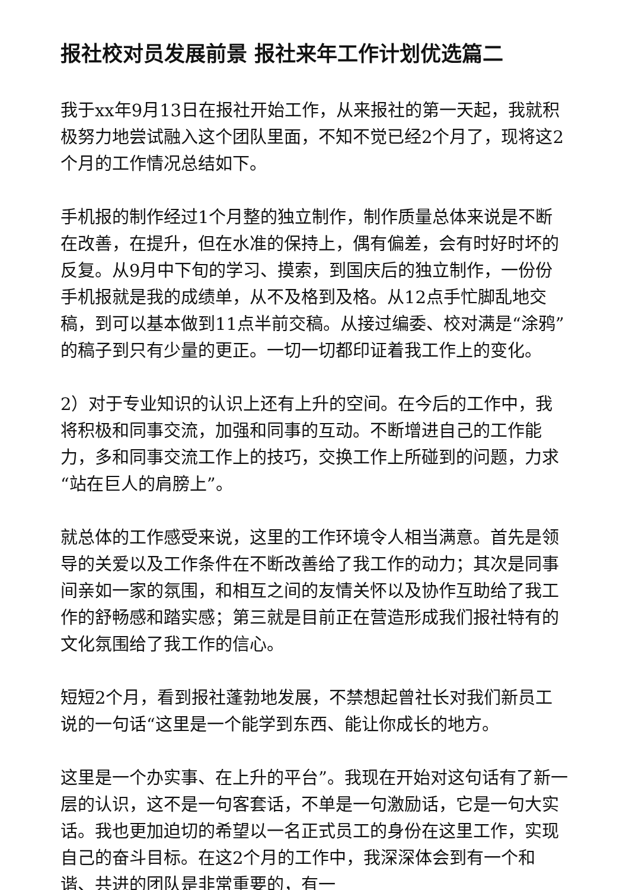报社校对员发展前景 报社来年工作计划优选篇二
我于xx年9月13日在报社开始工作，从来报社的第一天起，我就积极努力地尝试融入这个团队里面，不知不觉已经2个月了，现将这2个月的工作情况总结如下。
手机报的制作经过1个月整的独立制作，制作质量总体来说是不断在改善，在提升，但在水准的保持上，偶有偏差，会有时好时坏的反复。从9月中下旬的学习、摸索，到国庆后的独立制作，一份份手机报就是我的成绩单，从不及格到及格。从12点手忙脚乱地交稿，到可以基本做到11点半前交稿。从接过编委、校对满是“涂鸦”的稿子到只有少量的更正。一切一切都印证着我工作上的变化。
2）对于专业知识的认识上还有上升的空间。在今后的工作中，我将积极和同事交流，加强和同事的互动。不断增进自己的工作能力，多和同事交流工作上的技巧，交换工作上所碰到的问题，力求“站在巨人的肩膀上”。
就总体的工作感受来说，这里的工作环境令人相当满意。首先是领导的关爱以及工作条件在不断改善给了我工作的动力；其次是同事间亲如一家的氛围，和相互之间的友情关怀以及协作互助给了我工作的舒畅感和踏实感；第三就是目前正在营造形成我们报社特有的文化氛围给了我工作的信心。
短短2个月，看到报社蓬勃地发展，不禁想起曾社长对我们新员工说的一句话“这里是一个能学到东西、能让你成长的地方。
这里是一个办实事、在上升的平台”。我现在开始对这句话有了新一层的认识，这不是一句客套话，不单是一句激励话，它是一句大实话。我也更加迫切的希望以一名正式员工的身份在这里工作，实现自己的奋斗目标。在这2个月的工作中，我深深体会到有一个和谐、共进的团队是非常重要的，有一